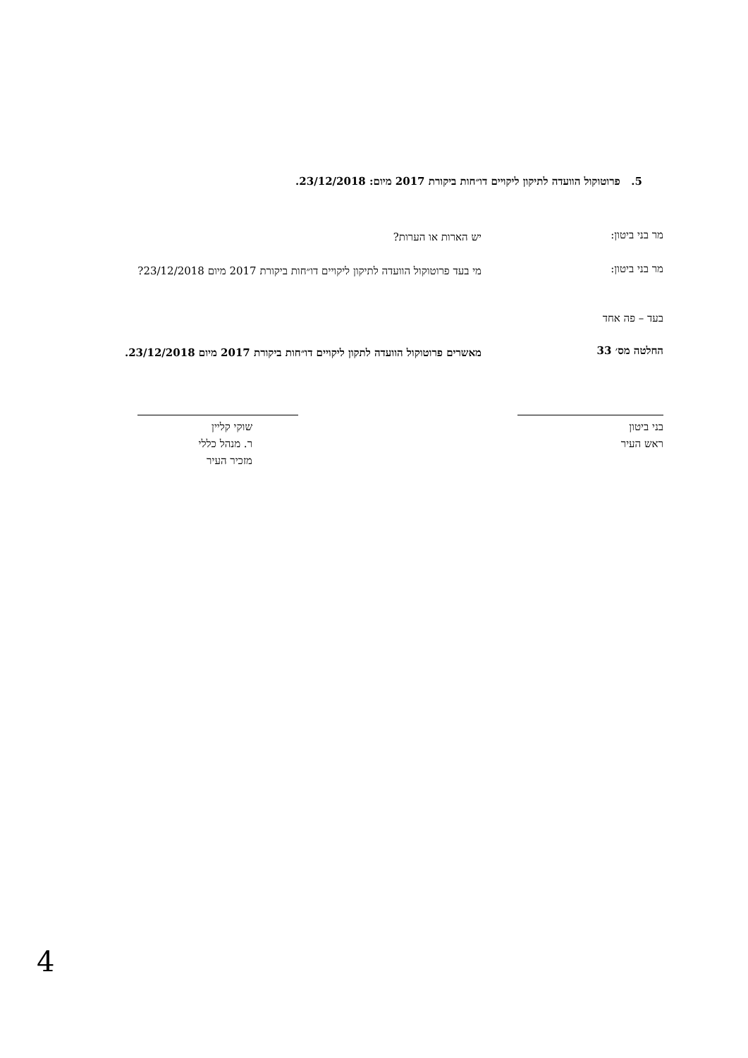5. פרוטוקול הוועדה לתיקון ליקויים דו״חות ביקורת 2017 מיום: 23/12/2018.
מר בני ביטון:
יש הארות או הערות?
מר בני ביטון:
מי בעד פרוטוקול הוועדה לתיקון ליקויים דו״חות ביקורת 2017 מיום 23/12/2018?
בעד – פה אחד
החלטה מס׳ 33
מאשרים פרוטוקול הוועדה לתקון ליקויים דו״חות ביקורת 2017 מיום 23/12/2018.
בני ביטון
ראש העיר
שוקי קליין
ר. מנהל כללי
מזכיר העיר
4